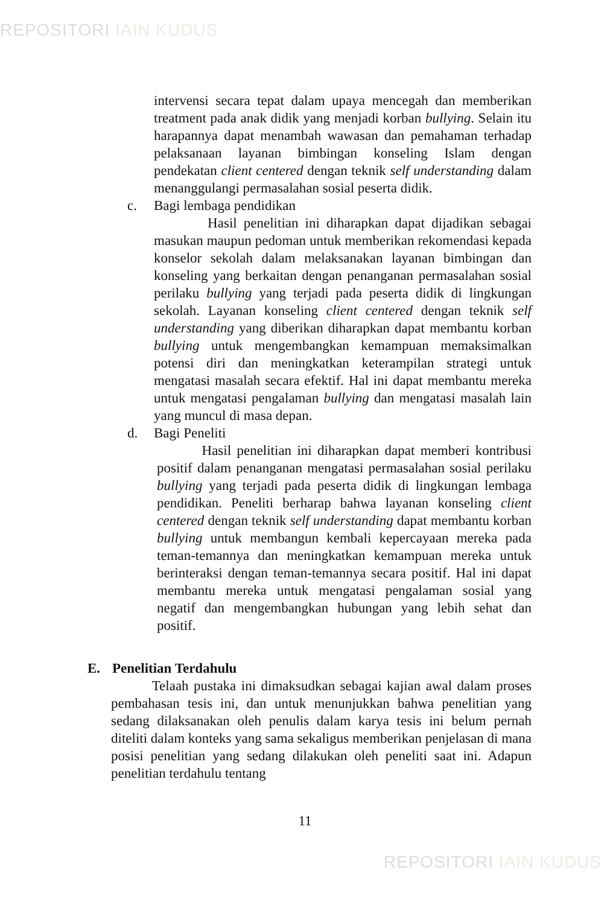REPOSITORI IAIN KUDUS
intervensi secara tepat dalam upaya mencegah dan memberikan treatment pada anak didik yang menjadi korban bullying. Selain itu harapannya dapat menambah wawasan dan pemahaman terhadap pelaksanaan layanan bimbingan konseling Islam dengan pendekatan client centered dengan teknik self understanding dalam menanggulangi permasalahan sosial peserta didik.
c. Bagi lembaga pendidikan
Hasil penelitian ini diharapkan dapat dijadikan sebagai masukan maupun pedoman untuk memberikan rekomendasi kepada konselor sekolah dalam melaksanakan layanan bimbingan dan konseling yang berkaitan dengan penanganan permasalahan sosial perilaku bullying yang terjadi pada peserta didik di lingkungan sekolah. Layanan konseling client centered dengan teknik self understanding yang diberikan diharapkan dapat membantu korban bullying untuk mengembangkan kemampuan memaksimalkan potensi diri dan meningkatkan keterampilan strategi untuk mengatasi masalah secara efektif. Hal ini dapat membantu mereka untuk mengatasi pengalaman bullying dan mengatasi masalah lain yang muncul di masa depan.
d. Bagi Peneliti
Hasil penelitian ini diharapkan dapat memberi kontribusi positif dalam penanganan mengatasi permasalahan sosial perilaku bullying yang terjadi pada peserta didik di lingkungan lembaga pendidikan. Peneliti berharap bahwa layanan konseling client centered dengan teknik self understanding dapat membantu korban bullying untuk membangun kembali kepercayaan mereka pada teman-temannya dan meningkatkan kemampuan mereka untuk berinteraksi dengan teman-temannya secara positif. Hal ini dapat membantu mereka untuk mengatasi pengalaman sosial yang negatif dan mengembangkan hubungan yang lebih sehat dan positif.
E. Penelitian Terdahulu
Telaah pustaka ini dimaksudkan sebagai kajian awal dalam proses pembahasan tesis ini, dan untuk menunjukkan bahwa penelitian yang sedang dilaksanakan oleh penulis dalam karya tesis ini belum pernah diteliti dalam konteks yang sama sekaligus memberikan penjelasan di mana posisi penelitian yang sedang dilakukan oleh peneliti saat ini. Adapun penelitian terdahulu tentang
11
REPOSITORI IAIN KUDUS